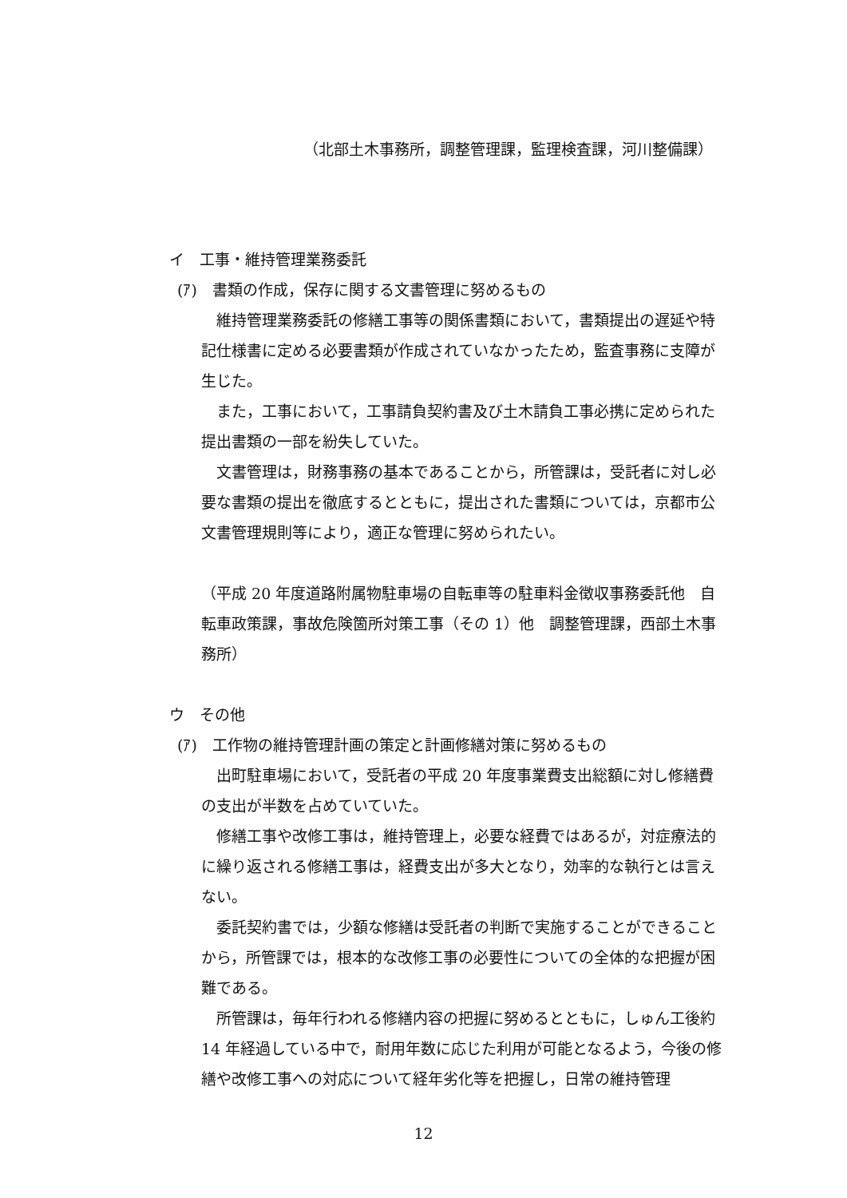（北部土木事務所，調整管理課，監理検査課，河川整備課）
イ　工事・維持管理業務委託
(ｱ)　書類の作成，保存に関する文書管理に努めるもの
維持管理業務委託の修繕工事等の関係書類において，書類提出の遅延や特記仕様書に定める必要書類が作成されていなかったため，監査事務に支障が生じた。
また，工事において，工事請負契約書及び土木請負工事必携に定められた提出書類の一部を紛失していた。
文書管理は，財務事務の基本であることから，所管課は，受託者に対し必要な書類の提出を徹底するとともに，提出された書類については，京都市公文書管理規則等により，適正な管理に努められたい。
（平成 20 年度道路附属物駐車場の自転車等の駐車料金徴収事務委託他　自転車政策課，事故危険箇所対策工事（その 1）他　調整管理課，西部土木事務所）
ウ　その他
(ｱ)　工作物の維持管理計画の策定と計画修繕対策に努めるもの
出町駐車場において，受託者の平成 20 年度事業費支出総額に対し修繕費の支出が半数を占めていていた。
修繕工事や改修工事は，維持管理上，必要な経費ではあるが，対症療法的に繰り返される修繕工事は，経費支出が多大となり，効率的な執行とは言えない。
委託契約書では，少額な修繕は受託者の判断で実施することができることから，所管課では，根本的な改修工事の必要性についての全体的な把握が困難である。
所管課は，毎年行われる修繕内容の把握に努めるとともに，しゅん工後約 14 年経過している中で，耐用年数に応じた利用が可能となるよう，今後の修繕や改修工事への対応について経年劣化等を把握し，日常の維持管理
12